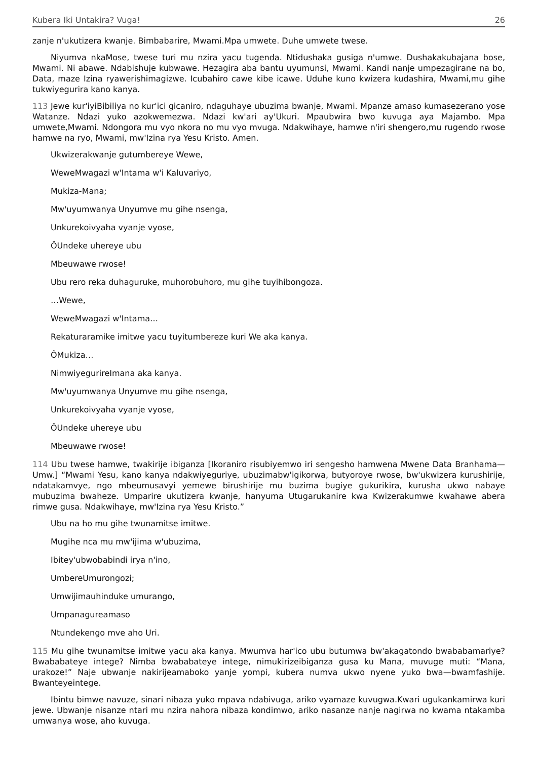Kubera Iki Untakira? Vuga! 26
zanje n'ukutizera kwanje. Bimbabarire, Mwami.Mpa umwete. Duhe umwete twese.
Niyumva nkaMose, twese turi mu nzira yacu tugenda. Ntidushaka gusiga n'umwe. Dushakakubajana bose, Mwami. Ni abawe. Ndabishuje kubwawe. Hezagira aba bantu uyumunsi, Mwami. Kandi nanje umpezagirane na bo, Data, maze Izina ryawerishimagizwe. Icubahiro cawe kibe icawe. Uduhe kuno kwizera kudashira, Mwami,mu gihe tukwiyegurira kano kanya.
113 Jewe kur'iyiBibiliya no kur'ici gicaniro, ndaguhaye ubuzima bwanje, Mwami. Mpanze amaso kumasezerano yose Watanze. Ndazi yuko azokwemezwa. Ndazi kw'ari ay'Ukuri. Mpaubwira bwo kuvuga aya Majambo. Mpa umwete,Mwami. Ndongora mu vyo nkora no mu vyo mvuga. Ndakwihaye, hamwe n'iri shengero,mu rugendo rwose hamwe na ryo, Mwami, mw'Izina rya Yesu Kristo. Amen.
Ukwizerakwanje gutumbereye Wewe,
WeweMwagazi w'Intama w'i Kaluvariyo,
Mukiza-Mana;
Mw'uyumwanya Unyumve mu gihe nsenga,
Unkurekoivyaha vyanje vyose,
ÔUndeke uhereye ubu
Mbeuwawe rwose!
Ubu rero reka duhaguruke, muhorobuhoro, mu gihe tuyihibongoza.
…Wewe,
WeweMwagazi w'Intama…
Rekaturaramike imitwe yacu tuyitumbereze kuri We aka kanya.
ÔMukiza…
NimwiyegurireImana aka kanya.
Mw'uyumwanya Unyumve mu gihe nsenga,
Unkurekoivyaha vyanje vyose,
ÔUndeke uhereye ubu
Mbeuwawe rwose!
114 Ubu twese hamwe, twakirije ibiganza [Ikoraniro risubiyemwo iri sengesho hamwena Mwene Data Branhama—Umw.] “Mwami Yesu, kano kanya ndakwiyeguriye, ubuzimabw'igikorwa, butyoroye rwose, bw'ukwizera kurushirije, ndatakamvye, ngo mbeumusavyi yemewe birushirije mu buzima bugiye gukurikira, kurusha ukwo nabaye mubuzima bwaheze. Umparire ukutizera kwanje, hanyuma Utugarukanire kwa Kwizerakumwe kwahawe abera rimwe gusa. Ndakwihaye, mw'Izina rya Yesu Kristo.”
Ubu na ho mu gihe twunamitse imitwe.
Mugihe nca mu mw'ijima w'ubuzima,
Ibitey'ubwobabindi irya n'ino,
UmbereUmurongozi;
Umwijimauhinduke umurango,
Umpanagureamaso
Ntundekengo mve aho Uri.
115 Mu gihe twunamitse imitwe yacu aka kanya. Mwumva har'ico ubu butumwa bw'akagatondo bwababamariye? Bwababateye intege? Nimba bwababateye intege, nimukirizeibiganza gusa ku Mana, muvuge muti: “Mana, urakoze!” Naje ubwanje nakirijeamaboko yanje yompi, kubera numva ukwo nyene yuko bwa—bwamfashije. Bwanteyeintege.
Ibintu bimwe navuze, sinari nibaza yuko mpava ndabivuga, ariko vyamaze kuvugwa.Kwari ugukankamirwa kuri jewe. Ubwanje nisanze ntari mu nzira nahora nibaza kondimwo, ariko nasanze nanje nagirwa no kwama ntakamba umwanya wose, aho kuvuga.